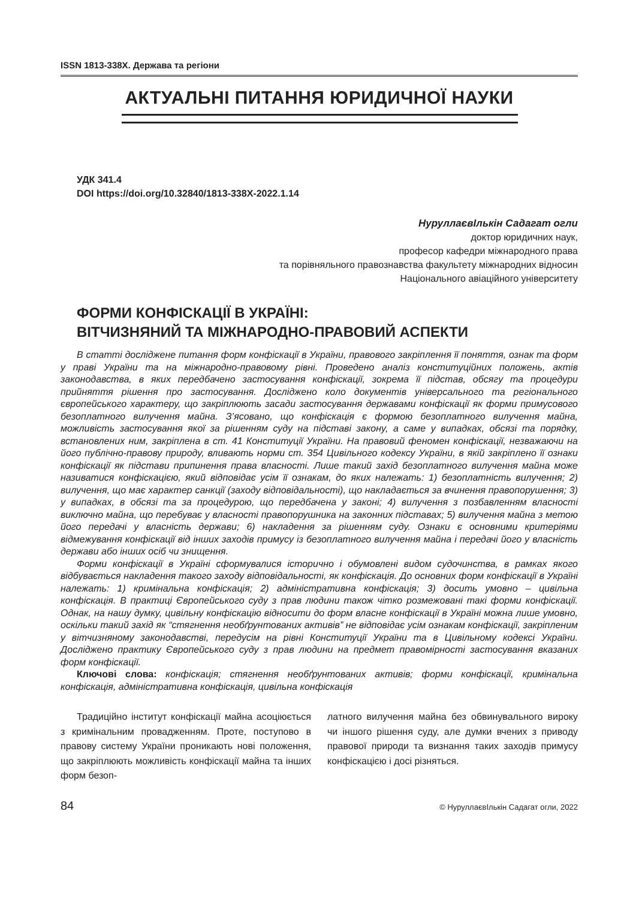ISSN 1813-338X. Держава та регіони
АКТУАЛЬНІ ПИТАННЯ ЮРИДИЧНОЇ НАУКИ
УДК 341.4
DOI https://doi.org/10.32840/1813-338X-2022.1.14
НуруллаєвІлькін Садагат огли
доктор юридичних наук,
професор кафедри міжнародного права
та порівняльного правознавства факультету міжнародних відносин
Національного авіаційного університету
ФОРМИ КОНФІСКАЦІЇ В УКРАЇНІ:
ВІТЧИЗНЯНИЙ ТА МІЖНАРОДНО-ПРАВОВИЙ АСПЕКТИ
В статті досліджене питання форм конфіскації в України, правового закріплення її поняття, ознак та форм у праві України та на міжнародно-правовому рівні. Проведено аналіз конституційних положень, актів законодавства, в яких передбачено застосування конфіскації, зокрема її підстав, обсягу та процедури прийняття рішення про застосування. Досліджено коло документів універсального та регіонального європейського характеру, що закріплюють засади застосування державами конфіскації як форми примусового безоплатного вилучення майна. З’ясовано, що конфіскація є формою безоплатного вилучення майна, можливість застосування якої за рішенням суду на підставі закону, а саме у випадках, обсязі та порядку, встановлених ним, закріплена в ст. 41 Конституції України. На правовий феномен конфіскації, незважаючи на його публічно-правову природу, вливають норми ст. 354 Цивільного кодексу України, в якій закріплено її ознаки конфіскації як підстави припинення права власності. Лише такий захід безоплатного вилучення майна може називатися конфіскацією, який відповідає усім її ознакам, до яких належать: 1) безоплатність вилучення; 2) вилучення, що має характер санкції (заходу відповідальності), що накладається за вчинення правопорушення; 3) у випадках, в обсязі та за процедурою, що передбачена у законі; 4) вилучення з позбавленням власності виключно майна, що перебуває у власності правопорушника на законних підставах; 5) вилучення майна з метою його передачі у власність держави; 6) накладення за рішенням суду. Ознаки є основними критеріями відмежування конфіскації від інших заходів примусу із безоплатного вилучення майна і передачі його у власність держави або інших осіб чи знищення.
Форми конфіскації в Україні сформувалися історично і обумовлені видом судочинства, в рамках якого відбувається накладення такого заходу відповідальності, як конфіскація. До основних форм конфіскації в Україні належать: 1) кримінальна конфіскація; 2) адміністративна конфіскація; 3) досить умовно – цивільна конфіскація. В практиці Європейського суду з прав людини також чітко розмежовані такі форми конфіскації. Однак, на нашу думку, цивільну конфіскацію відносити до форм власне конфіскації в Україні можна лише умовно, оскільки такий захід як “стягнення необґрунтованих активів” не відповідає усім ознакам конфіскації, закріпленим у вітчизняному законодавстві, передусім на рівні Конституції України та в Цивільному кодексі України. Досліджено практику Європейського суду з прав людини на предмет правомірності застосування вказаних форм конфіскації.
Ключові слова: конфіскація; стягнення необґрунтованих активів; форми конфіскації, кримінальна конфіскація, адміністративна конфіскація, цивільна конфіскація
Традиційно інститут конфіскації майна асоціюється з кримінальним провадженням. Проте, поступово в правову систему України проникають нові положення, що закріплюють можливість конфіскації майна та інших форм безоп-
латного вилучення майна без обвинувального вироку чи іншого рішення суду, але думки вчених з приводу правової природи та визнання таких заходів примусу конфіскацією і досі різняться.
84 © НуруллаєвІлькін Садагат огли, 2022